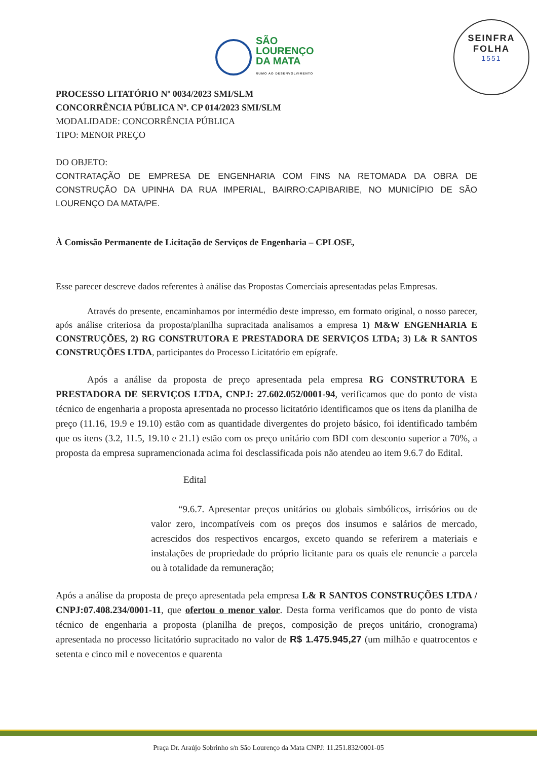SÃO
LOURENÇO
DA MATA
RUMO AO DESENVOLVIMENTO
SEINFRA
FOLHA
1551
PROCESSO LITATÓRIO Nº 0034/2023 SMI/SLM
CONCORRÊNCIA PÚBLICA Nº. CP 014/2023 SMI/SLM
MODALIDADE: CONCORRÊNCIA PÚBLICA
TIPO: MENOR PREÇO
DO OBJETO:
CONTRATAÇÃO DE EMPRESA DE ENGENHARIA COM FINS NA RETOMADA DA OBRA DE CONSTRUÇÃO DA UPINHA DA RUA IMPERIAL, BAIRRO:CAPIBARIBE, NO MUNICÍPIO DE SÃO LOURENÇO DA MATA/PE.
À Comissão Permanente de Licitação de Serviços de Engenharia – CPLOSE,
Esse parecer descreve dados referentes à análise das Propostas Comerciais apresentadas pelas Empresas.
Através do presente, encaminhamos por intermédio deste impresso, em formato original, o nosso parecer, após análise criteriosa da proposta/planilha supracitada analisamos a empresa 1) M&W ENGENHARIA E CONSTRUÇÕES, 2) RG CONSTRUTORA E PRESTADORA DE SERVIÇOS LTDA; 3) L& R SANTOS CONSTRUÇÕES LTDA, participantes do Processo Licitatório em epígrafe.
Após a análise da proposta de preço apresentada pela empresa RG CONSTRUTORA E PRESTADORA DE SERVIÇOS LTDA, CNPJ: 27.602.052/0001-94, verificamos que do ponto de vista técnico de engenharia a proposta apresentada no processo licitatório identificamos que os itens da planilha de preço (11.16, 19.9 e 19.10) estão com as quantidade divergentes do projeto básico, foi identificado também que os itens (3.2, 11.5, 19.10 e 21.1) estão com os preço unitário com BDI com desconto superior a 70%, a proposta da empresa supramencionada acima foi desclassificada pois não atendeu ao item 9.6.7 do Edital.
Edital
“9.6.7. Apresentar preços unitários ou globais simbólicos, irrisórios ou de valor zero, incompatíveis com os preços dos insumos e salários de mercado, acrescidos dos respectivos encargos, exceto quando se referirem a materiais e instalações de propriedade do próprio licitante para os quais ele renuncie a parcela ou à totalidade da remuneração;
Após a análise da proposta de preço apresentada pela empresa L& R SANTOS CONSTRUÇÕES LTDA / CNPJ:07.408.234/0001-11, que ofertou o menor valor. Desta forma verificamos que do ponto de vista técnico de engenharia a proposta (planilha de preços, composição de preços unitário, cronograma) apresentada no processo licitatório supracitado no valor de R$ 1.475.945,27 (um milhão e quatrocentos e setenta e cinco mil e novecentos e quarenta
Praça Dr. Araújo Sobrinho s/n São Lourenço da Mata CNPJ: 11.251.832/0001-05